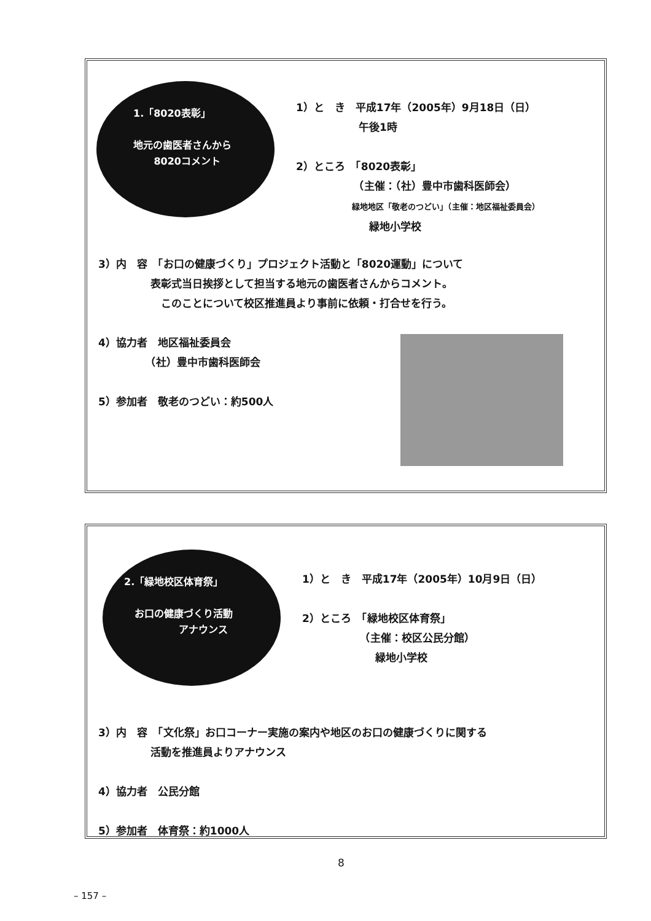1.「8020表彰」
地元の歯医者さんから
8020コメント
1）と　き　平成17年（2005年）9月18日（日）
　　　　　　午後1時
2）ところ　「8020表彰」
　　　　　　（主催：（社）豊中市歯科医師会）
　　　　　　　緑地地区「敬老のつどい」（主催：地区福祉委員会）
　　　　　　　緑地小学校
3）内　容　「お口の健康づくり」プロジェクト活動と「8020運動」について
　　　　　表彰式当日挨拶として担当する地元の歯医者さんからコメント。
　　　　　　このことについて校区推進員より事前に依頼・打合せを行う。
4）協力者　地区福祉委員会
　　　　　（社）豊中市歯科医師会
5）参加者　敬老のつどい：約500人
2.「緑地校区体育祭」
お口の健康づくり活動
アナウンス
1）と　き　平成17年（2005年）10月9日（日）
2）ところ　「緑地校区体育祭」
　　　　　　（主催：校区公民分館）
　　　　　　　緑地小学校
3）内　容　「文化祭」お口コーナー実施の案内や地区のお口の健康づくりに関する
　　　　　活動を推進員よりアナウンス
4）協力者　公民分館
5）参加者　体育祭：約1000人
8
– 157 –